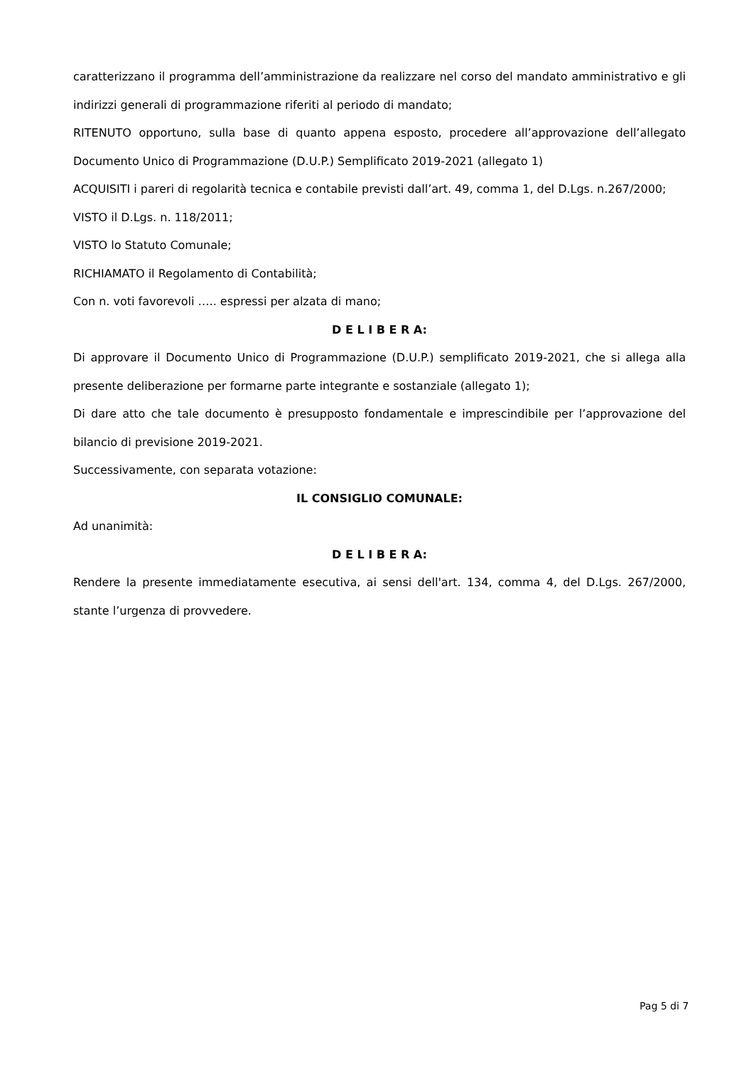caratterizzano il programma dell’amministrazione da realizzare nel corso del mandato amministrativo e gli indirizzi generali di programmazione riferiti al periodo di mandato;
RITENUTO opportuno, sulla base di quanto appena esposto, procedere all’approvazione dell’allegato Documento Unico di Programmazione (D.U.P.) Semplificato 2019-2021 (allegato 1)
ACQUISITI i pareri di regolarità tecnica e contabile previsti dall’art. 49, comma 1, del D.Lgs. n.267/2000;
VISTO il D.Lgs. n. 118/2011;
VISTO lo Statuto Comunale;
RICHIAMATO il Regolamento di Contabilità;
Con n. voti favorevoli ….. espressi per alzata di mano;
D E L I B E R A:
Di approvare il Documento Unico di Programmazione (D.U.P.) semplificato 2019-2021, che si allega alla presente deliberazione per formarne parte integrante e sostanziale (allegato 1);
Di dare atto che tale documento è presupposto fondamentale e imprescindibile per l’approvazione del bilancio di previsione 2019-2021.
Successivamente, con separata votazione:
IL CONSIGLIO COMUNALE:
Ad unanimità:
D E L I B E R A:
Rendere la presente immediatamente esecutiva, ai sensi dell'art. 134, comma 4, del D.Lgs. 267/2000, stante l’urgenza di provvedere.
Pag 5 di 7